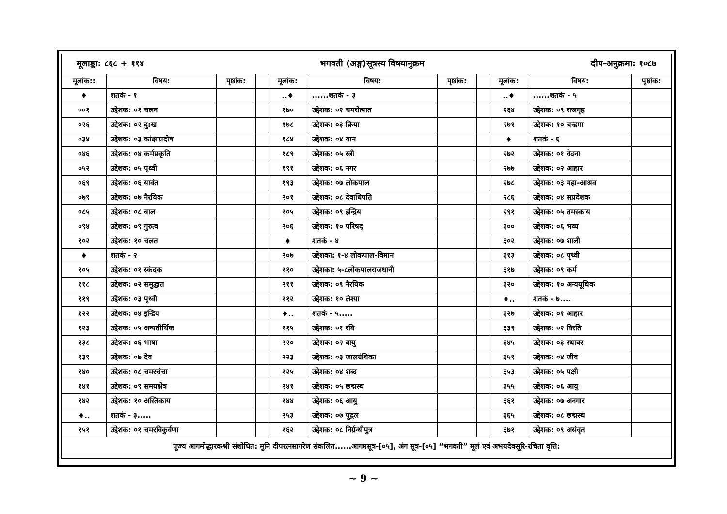| मूलाङ्का: ८६८ + ११४ | | | भगवती (अङ्ग)सूत्रस्य विषयानुक्रम | | | | | दीप-अनुक्रमा: १०८७ | | |
| मूलांक:: | विषय: | पृष्ठांक: | | मूलांक: | विषय: | पृष्ठांक: | | मूलांक: | विषय: | पृष्ठांक: |
| ♦ | शतकं - १ | | | ..♦ | ......शतकं - ३ | | | ..♦ | ......शतकं - ५ | |
| ००१ | उद्देशक: ०१ चलन | | | १७० | उद्देशक: ०२ चमरोत्पात | | | २६४ | उद्देशक: ०९ राजगृह | |
| ०२६ | उद्देशक: ०२ दु:ख | | | १७८ | उद्देशक: ०३ क्रिया | | | २७१ | उद्देशक: १० चन्द्रमा | |
| ०३४ | उद्देशक: ०३ कांक्षाप्रदोष | | | १८४ | उद्देशक: ०४ यान | | | ♦ | शतकं - ६ | |
| ०४६ | उद्देशक: ०४ कर्मप्रकृति | | | १८९ | उद्देशक: ०५ स्त्री | | | २७२ | उद्देशक: ०१ वेदना | |
| ०५२ | उद्देशक: ०५ पृथ्वी | | | १९१ | उद्देशक: ०६ नगर | | | २७७ | उद्देशक: ०२ आहार | |
| ०६९ | उद्देशक: ०६ यावंत | | | १९३ | उद्देशक: ०७ लोकपाल | | | २७८ | उद्देशक: ०३ महा-आश्रव | |
| ०७९ | उद्देशक: ०७ नैरयिक | | | २०१ | उद्देशक: ०८ देवाधिपति | | | २८६ | उद्देशक: ०४ सप्रदेशक | |
| ०८५ | उद्देशक: ०८ बाल | | | २०५ | उद्देशक: ०९ इन्द्रिय | | | २९१ | उद्देशक: ०५ तमस्काय | |
| ०९४ | उद्देशक: ०९ गुरुत्व | | | २०६ | उद्देशक: १० परिषद् | | | ३०० | उद्देशक: ०६ भव्य | |
| १०२ | उद्देशक: १० चलत | | | ♦ | शतकं - ४ | | | ३०२ | उद्देशक: ०७ शाली | |
| ♦ | शतकं - २ | | | २०७ | उद्देशका: १-४ लोकपाल-विमान | | | ३१३ | उद्देशक: ०८ पृथ्वी | |
| १०५ | उद्देशक: ०१ स्कंदक | | | २१० | उद्देशका: ५-८लोकपालराजधानी | | | ३१७ | उद्देशक: ०९ कर्म | |
| ११८ | उद्देशक: ०२ समुद्घात | | | २११ | उद्देशक: ०९ नैरयिक | | | ३२० | उद्देशक: १० अन्ययूथिक | |
| ११९ | उद्देशक: ०३ पृथ्वी | | | २१२ | उद्देशक: १० लेश्या | | | ♦.. | शतकं - ७.... | |
| १२२ | उद्देशक: ०४ इन्द्रिय | | | ♦.. | शतकं - ५..... | | | ३२७ | उद्देशक: ०१ आहार | |
| १२३ | उद्देशक: ०५ अन्यतीर्थिक | | | २१५ | उद्देशक: ०१ रवि | | | ३३९ | उद्देशक: ०२ विरति | |
| १३८ | उद्देशक: ०६ भाषा | | | २२० | उद्देशक: ०२ वायु | | | ३४५ | उद्देशक: ०३ स्थावर | |
| १३९ | उद्देशक: ०७ देव | | | २२३ | उद्देशक: ०३ जालग्रंथिका | | | ३५१ | उद्देशक: ०४ जीव | |
| १४० | उद्देशक: ०८ चमरचंचा | | | २२५ | उद्देशक: ०४ शब्द | | | ३५३ | उद्देशक: ०५ पक्षी | |
| १४१ | उद्देशक: ०९ समयक्षेत्र | | | २४१ | उद्देशक: ०५ छद्मस्थ | | | ३५५ | उद्देशक: ०६ आयु | |
| १४२ | उद्देशक: १० अस्तिकाय | | | २४४ | उद्देशक: ०६ आयु | | | ३६१ | उद्देशक: ०७ अनगार | |
| ♦.. | शतकं - ३..... | | | २५३ | उद्देशक: ०७ पुद्गल | | | ३६५ | उद्देशक: ०८ छद्मस्थ | |
| १५१ | उद्देशक: ०१ चमरविकुर्वणा | | | २६२ | उद्देशक: ०८ निर्ग्रन्थीपुत्र | | | ३७१ | उद्देशक: ०९ असंवृत | |
| पूज्य आगमोद्धारकश्री संशोधित: मुनि दीपरत्नसागरेण संकलित......आगमसूत्र-[०५], अंग सूत्र-[०५] “भगवती” मूलं एवं अभयदेवसूरि-रचिता वृत्ति: | | | | | | | | | | |
~ 9 ~